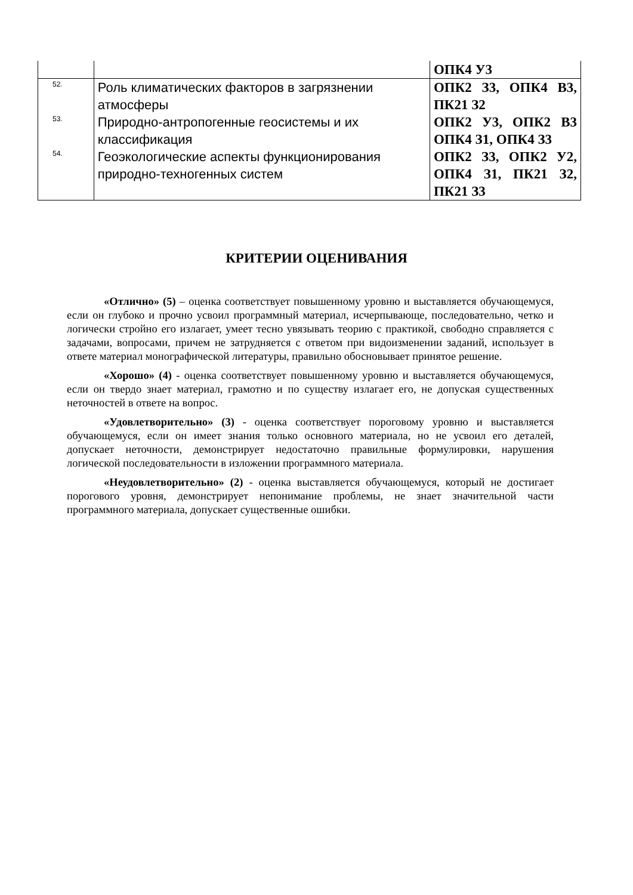| | | ОПК4 У3 |
| 52. | Роль климатических факторов в загрязнении атмосферы | ОПК2 З3, ОПК4 В3, ПК21 З2 |
| 53. | Природно-антропогенные геосистемы и их классификация | ОПК2 У3, ОПК2 В3 ОПК4 З1, ОПК4 З3 |
| 54. | Геоэкологические аспекты функционирования природно-техногенных систем | ОПК2 З3, ОПК2 У2, ОПК4 З1, ПК21 З2, ПК21 З3 |
КРИТЕРИИ ОЦЕНИВАНИЯ
«Отлично» (5) – оценка соответствует повышенному уровню и выставляется обучающемуся, если он глубоко и прочно усвоил программный материал, исчерпывающе, последовательно, четко и логически стройно его излагает, умеет тесно увязывать теорию с практикой, свободно справляется с задачами, вопросами, причем не затрудняется с ответом при видоизменении заданий, использует в ответе материал монографической литературы, правильно обосновывает принятое решение.
«Хорошо» (4) - оценка соответствует повышенному уровню и выставляется обучающемуся, если он твердо знает материал, грамотно и по существу излагает его, не допуская существенных неточностей в ответе на вопрос.
«Удовлетворительно» (3) - оценка соответствует пороговому уровню и выставляется обучающемуся, если он имеет знания только основного материала, но не усвоил его деталей, допускает неточности, демонстрирует недостаточно правильные формулировки, нарушения логической последовательности в изложении программного материала.
«Неудовлетворительно» (2) - оценка выставляется обучающемуся, который не достигает порогового уровня, демонстрирует непонимание проблемы, не знает значительной части программного материала, допускает существенные ошибки.